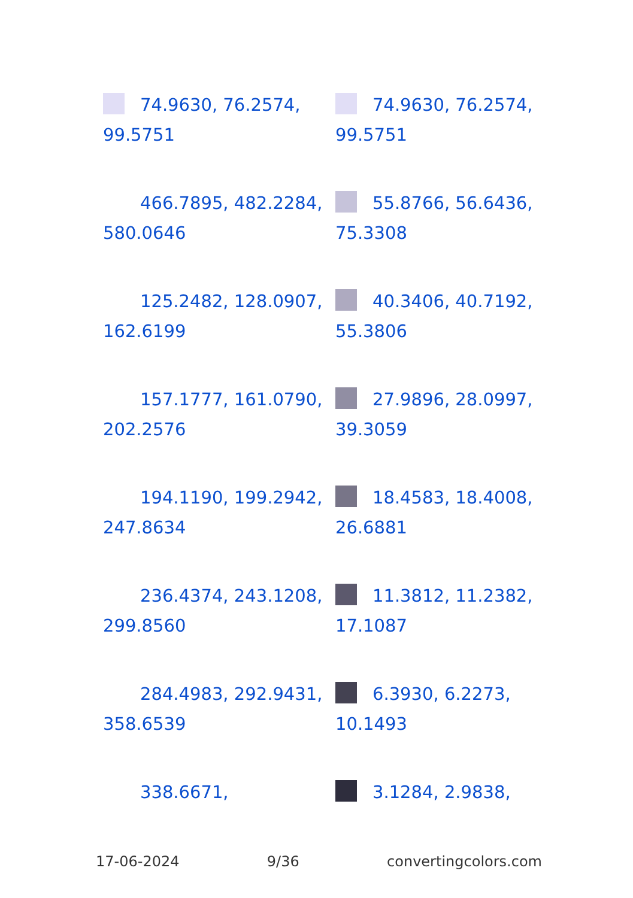74.9630, 76.2574, 99.5751
74.9630, 76.2574, 99.5751
466.7895, 482.2284, 580.0646
55.8766, 56.6436, 75.3308
125.2482, 128.0907, 162.6199
40.3406, 40.7192, 55.3806
157.1777, 161.0790, 202.2576
27.9896, 28.0997, 39.3059
194.1190, 199.2942, 247.8634
18.4583, 18.4008, 26.6881
236.4374, 243.1208, 299.8560
11.3812, 11.2382, 17.1087
284.4983, 292.9431, 358.6539
6.3930, 6.2273, 10.1493
338.6671,
3.1284, 2.9838,
17-06-2024 9/36 convertingcolors.com